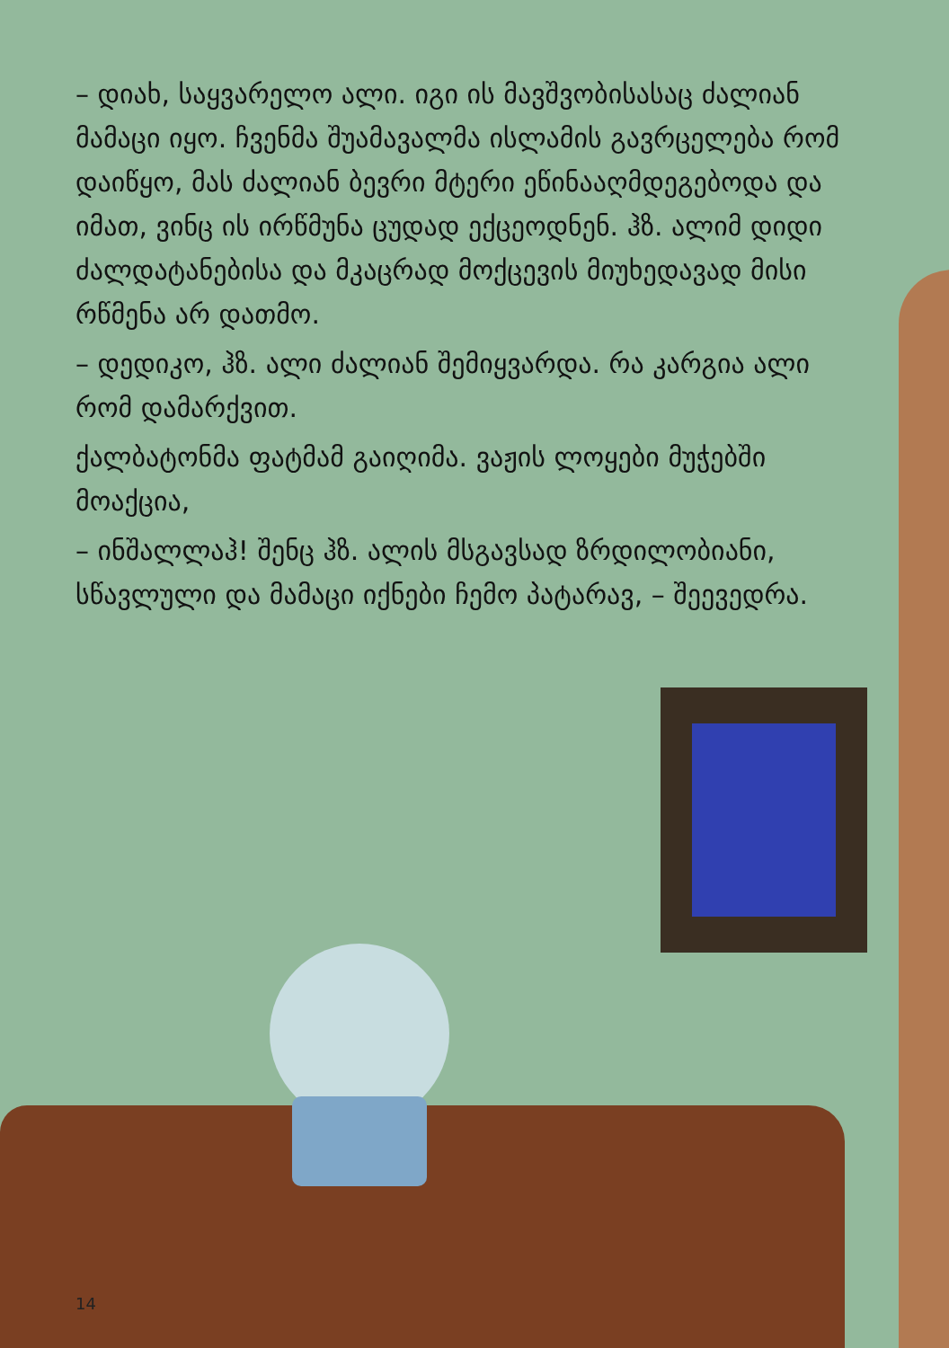– დიახ, საყვარელო ალი. იგი ის მავშვობისასაც ძალიან მამაცი იყო. ჩვენმა შუამავალმა ისლამის გავრცელება რომ დაიწყო, მას ძალიან ბევრი მტერი ეწინააღმდეგებოდა და იმათ, ვინც ის ირწმუნა ცუდად ექცეოდნენ. ჰზ. ალიმ დიდი ძალდატანებისა და მკაცრად მოქცევის მიუხედავად მისი რწმენა არ დათმო.
– დედიკო, ჰზ. ალი ძალიან შემიყვარდა. რა კარგია ალი რომ დამარქვით.
ქალბატონმა ფატმამ გაიღიმა. ვაჟის ლოყები მუჭებში მოაქცია,
– ინშალლაჰ! შენც ჰზ. ალის მსგავსად ზრდილობიანი, სწავლული და მამაცი იქნები ჩემო პატარავ, – შეევედრა.
14